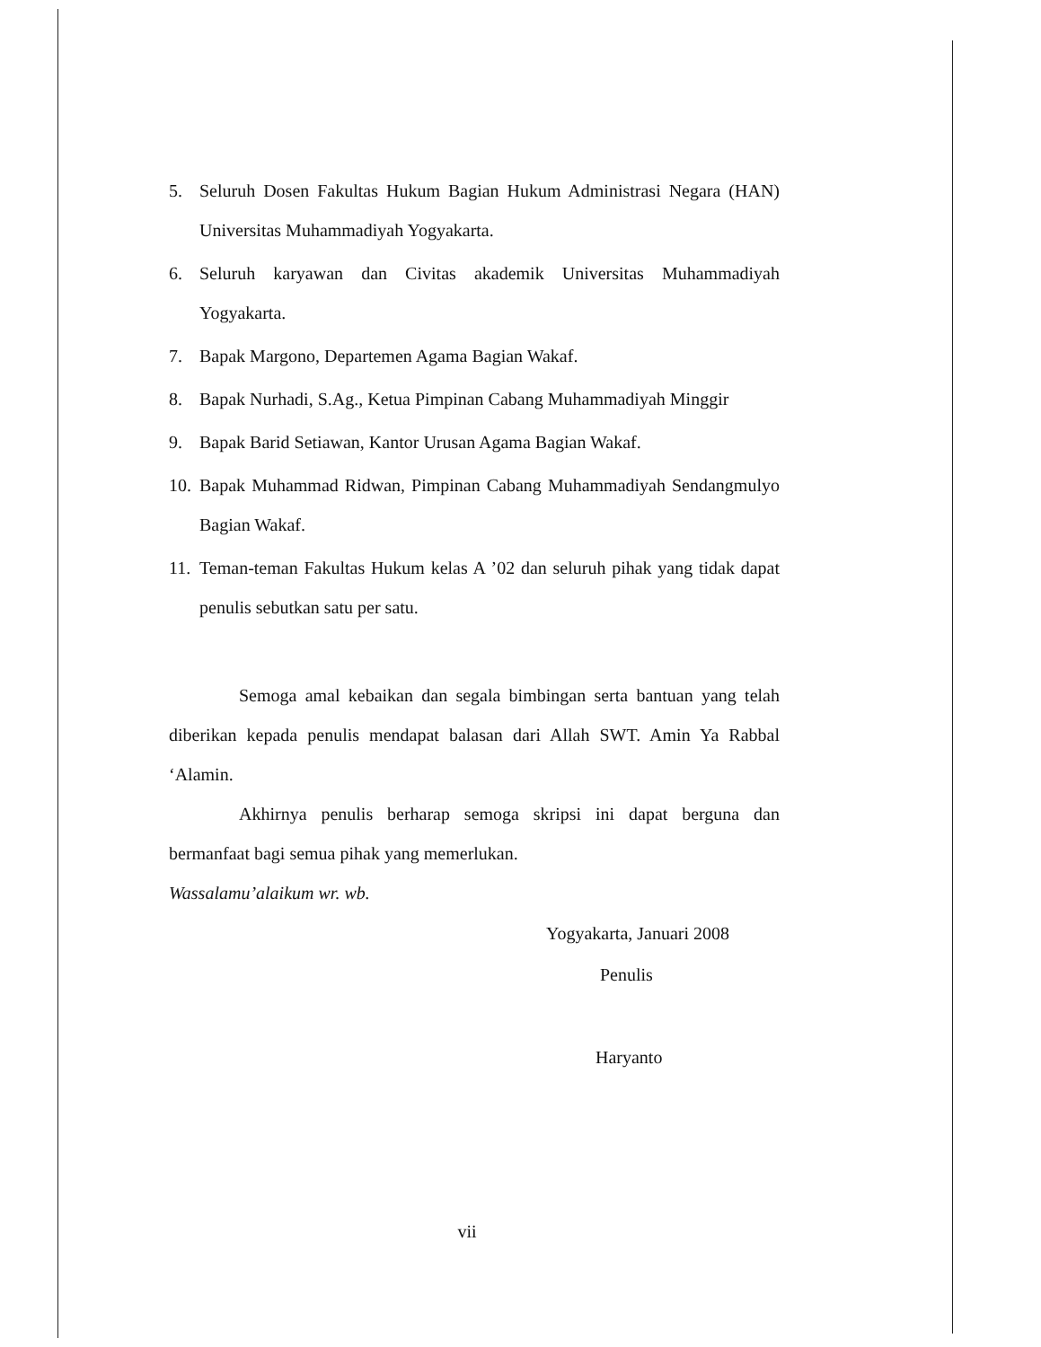5. Seluruh Dosen Fakultas Hukum Bagian Hukum Administrasi Negara (HAN) Universitas Muhammadiyah Yogyakarta.
6. Seluruh karyawan dan Civitas akademik Universitas Muhammadiyah Yogyakarta.
7. Bapak Margono, Departemen Agama Bagian Wakaf.
8. Bapak Nurhadi, S.Ag., Ketua Pimpinan Cabang Muhammadiyah Minggir
9. Bapak Barid Setiawan, Kantor Urusan Agama Bagian Wakaf.
10. Bapak Muhammad Ridwan, Pimpinan Cabang Muhammadiyah Sendangmulyo Bagian Wakaf.
11. Teman-teman Fakultas Hukum kelas A ’02 dan seluruh pihak yang tidak dapat penulis sebutkan satu per satu.
Semoga amal kebaikan dan segala bimbingan serta bantuan yang telah diberikan kepada penulis mendapat balasan dari Allah SWT. Amin Ya Rabbal ‘Alamin.
Akhirnya penulis berharap semoga skripsi ini dapat berguna dan bermanfaat bagi semua pihak yang memerlukan.
Wassalamu’alaikum wr. wb.
Yogyakarta, Januari 2008
Penulis
Haryanto
vii